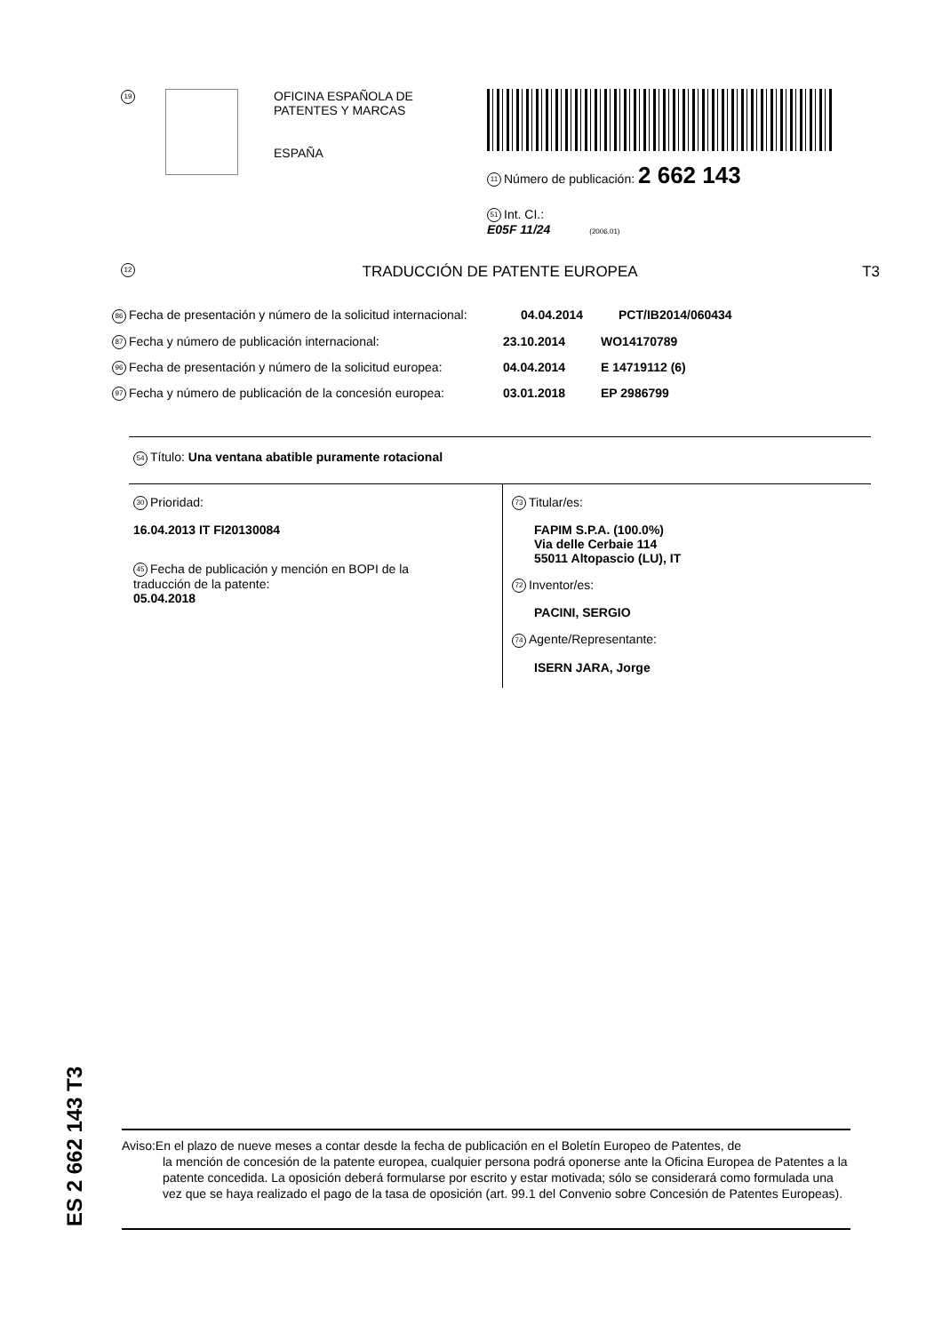19
OFICINA ESPAÑOLA DE
PATENTES Y MARCAS
ESPAÑA
11 Número de publicación: 2 662 143
51 Int. CI.:
E05F 11/24 (2006.01)
12 TRADUCCIÓN DE PATENTE EUROPEA T3
86 Fecha de presentación y número de la solicitud internacional: 04.04.2014 PCT/IB2014/060434
87 Fecha y número de publicación internacional: 23.10.2014 WO14170789
96 Fecha de presentación y número de la solicitud europea: 04.04.2014 E 14719112 (6)
97 Fecha y número de publicación de la concesión europea: 03.01.2018 EP 2986799
54 Título: Una ventana abatible puramente rotacional
30 Prioridad:
16.04.2013 IT FI20130084
45 Fecha de publicación y mención en BOPI de la
traducción de la patente:
05.04.2018
73 Titular/es:
FAPIM S.P.A. (100.0%)
Via delle Cerbaie 114
55011 Altopascio (LU), IT
72 Inventor/es:
PACINI, SERGIO
74 Agente/Representante:
ISERN JARA, Jorge
ES 2 662 143 T3
Aviso:En el plazo de nueve meses a contar desde la fecha de publicación en el Boletín Europeo de Patentes, de
la mención de concesión de la patente europea, cualquier persona podrá oponerse ante la Oficina Europea de Patentes a la patente concedida. La oposición deberá formularse por escrito y estar motivada; sólo se considerará como formulada una vez que se haya realizado el pago de la tasa de oposición (art. 99.1 del Convenio sobre Concesión de Patentes Europeas).